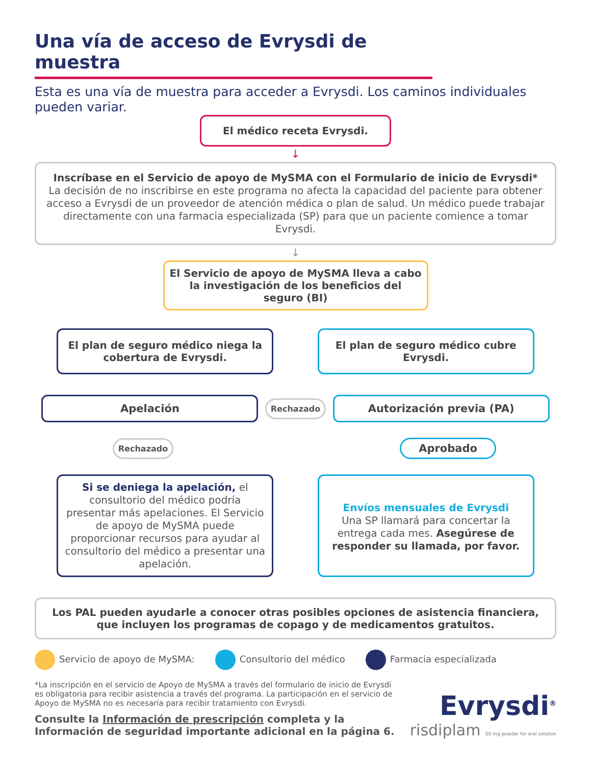Una vía de acceso de Evrysdi de muestra
Esta es una vía de muestra para acceder a Evrysdi. Los caminos individuales pueden variar.
El médico receta Evrysdi.
↓
Inscríbase en el Servicio de apoyo de MySMA con el Formulario de inicio de Evrysdi*
La decisión de no inscribirse en este programa no afecta la capacidad del paciente para obtener acceso a Evrysdi de un proveedor de atención médica o plan de salud. Un médico puede trabajar directamente con una farmacia especializada (SP) para que un paciente comience a tomar Evrysdi.
↓
El Servicio de apoyo de MySMA lleva a cabo la investigación de los beneficios del seguro (BI)
El plan de seguro médico niega la cobertura de Evrysdi.
El plan de seguro médico cubre Evrysdi.
Apelación
Rechazado
Autorización previa (PA)
Rechazado
Aprobado
Si se deniega la apelación, el consultorio del médico podría presentar más apelaciones. El Servicio de apoyo de MySMA puede proporcionar recursos para ayudar al consultorio del médico a presentar una apelación.
Envíos mensuales de Evrysdi
Una SP llamará para concertar la entrega cada mes. Asegúrese de responder su llamada, por favor.
Los PAL pueden ayudarle a conocer otras posibles opciones de asistencia financiera, que incluyen los programas de copago y de medicamentos gratuitos.
Servicio de apoyo de MySMA: Consultorio del médico Farmacia especializada
*La inscripción en el servicio de Apoyo de MySMA a través del formulario de inicio de Evrysdi es obligatoria para recibir asistencia a través del programa. La participación en el servicio de Apoyo de MySMA no es necesaria para recibir tratamiento con Evrysdi.
Consulte la Información de prescripción completa y la Información de seguridad importante adicional en la página 6.
Evrysdi<sup>®</sup>
risdiplam 60 mg powder for oral solution